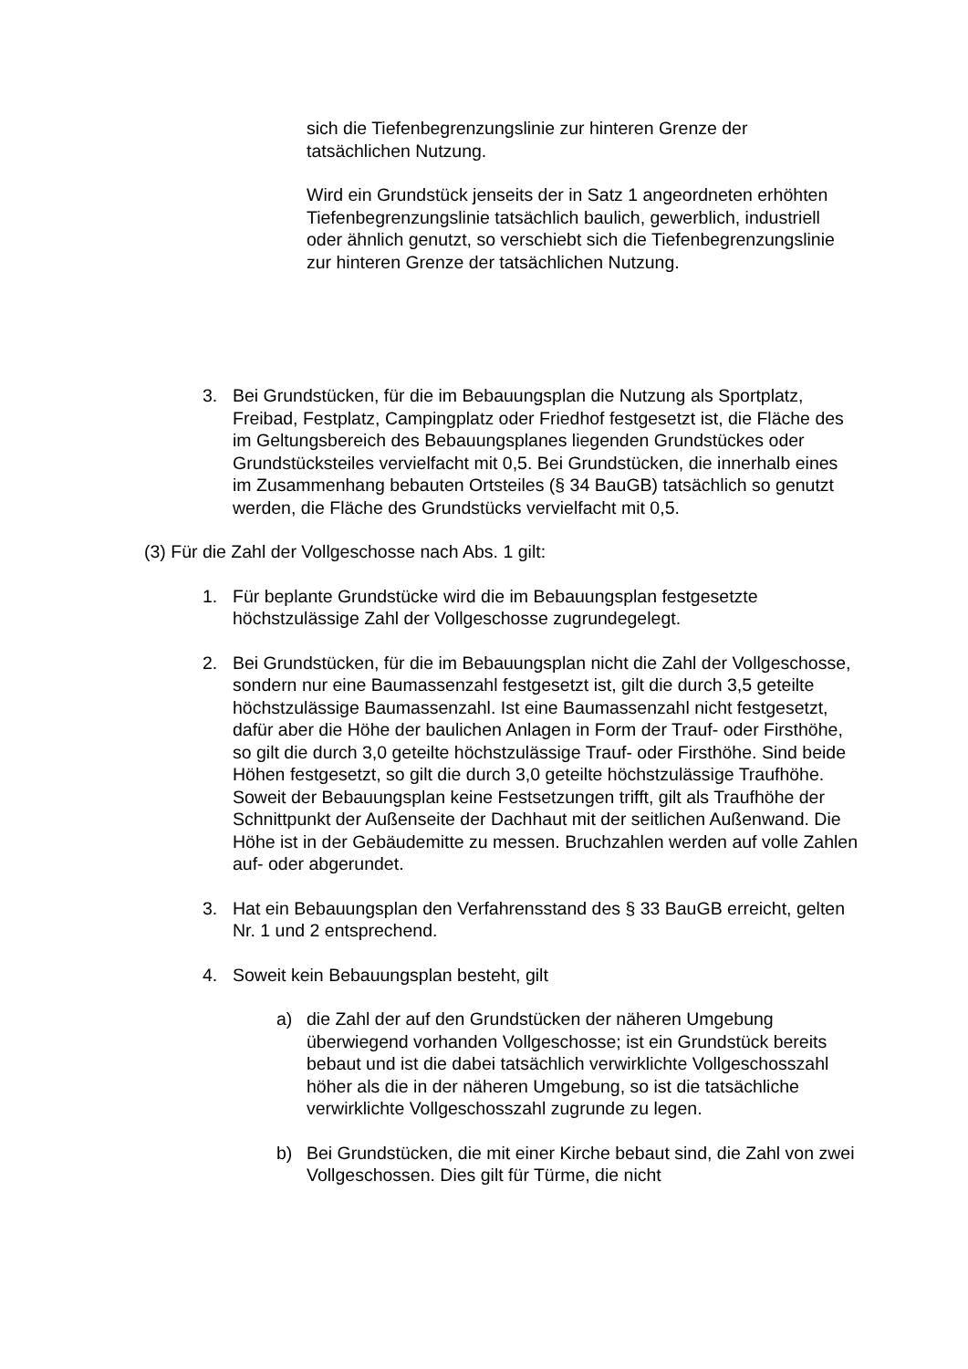sich die Tiefenbegrenzungslinie zur hinteren Grenze der tatsächlichen Nutzung.
Wird ein Grundstück jenseits der in Satz 1 angeordneten erhöhten Tiefenbegrenzungslinie tatsächlich baulich, gewerblich, industriell oder ähnlich genutzt, so verschiebt sich die Tiefenbegrenzungslinie zur hinteren Grenze der tatsächlichen Nutzung.
3. Bei Grundstücken, für die im Bebauungsplan die Nutzung als Sportplatz, Freibad, Festplatz, Campingplatz oder Friedhof festgesetzt ist, die Fläche des im Geltungsbereich des Bebauungsplanes liegenden Grundstückes oder Grundstücksteiles vervielfacht mit 0,5. Bei Grundstücken, die innerhalb eines im Zusammenhang bebauten Ortsteiles (§ 34 BauGB) tatsächlich so genutzt werden, die Fläche des Grundstücks vervielfacht mit 0,5.
(3) Für die Zahl der Vollgeschosse nach Abs. 1 gilt:
1. Für beplante Grundstücke wird die im Bebauungsplan festgesetzte höchstzulässige Zahl der Vollgeschosse zugrundegelegt.
2. Bei Grundstücken, für die im Bebauungsplan nicht die Zahl der Vollgeschosse, sondern nur eine Baumassenzahl festgesetzt ist, gilt die durch 3,5 geteilte höchstzulässige Baumassenzahl. Ist eine Baumassenzahl nicht festgesetzt, dafür aber die Höhe der baulichen Anlagen in Form der Trauf- oder Firsthöhe, so gilt die durch 3,0 geteilte höchstzulässige Trauf- oder Firsthöhe. Sind beide Höhen festgesetzt, so gilt die durch 3,0 geteilte höchstzulässige Traufhöhe. Soweit der Bebauungsplan keine Festsetzungen trifft, gilt als Traufhöhe der Schnittpunkt der Außenseite der Dachhaut mit der seitlichen Außenwand. Die Höhe ist in der Gebäudemitte zu messen. Bruchzahlen werden auf volle Zahlen auf- oder abgerundet.
3. Hat ein Bebauungsplan den Verfahrensstand des § 33 BauGB erreicht, gelten Nr. 1 und 2 entsprechend.
4. Soweit kein Bebauungsplan besteht, gilt
a) die Zahl der auf den Grundstücken der näheren Umgebung überwiegend vorhanden Vollgeschosse; ist ein Grundstück bereits bebaut und ist die dabei tatsächlich verwirklichte Vollgeschosszahl höher als die in der näheren Umgebung, so ist die tatsächliche verwirklichte Vollgeschosszahl zugrunde zu legen.
b) Bei Grundstücken, die mit einer Kirche bebaut sind, die Zahl von zwei Vollgeschossen. Dies gilt für Türme, die nicht